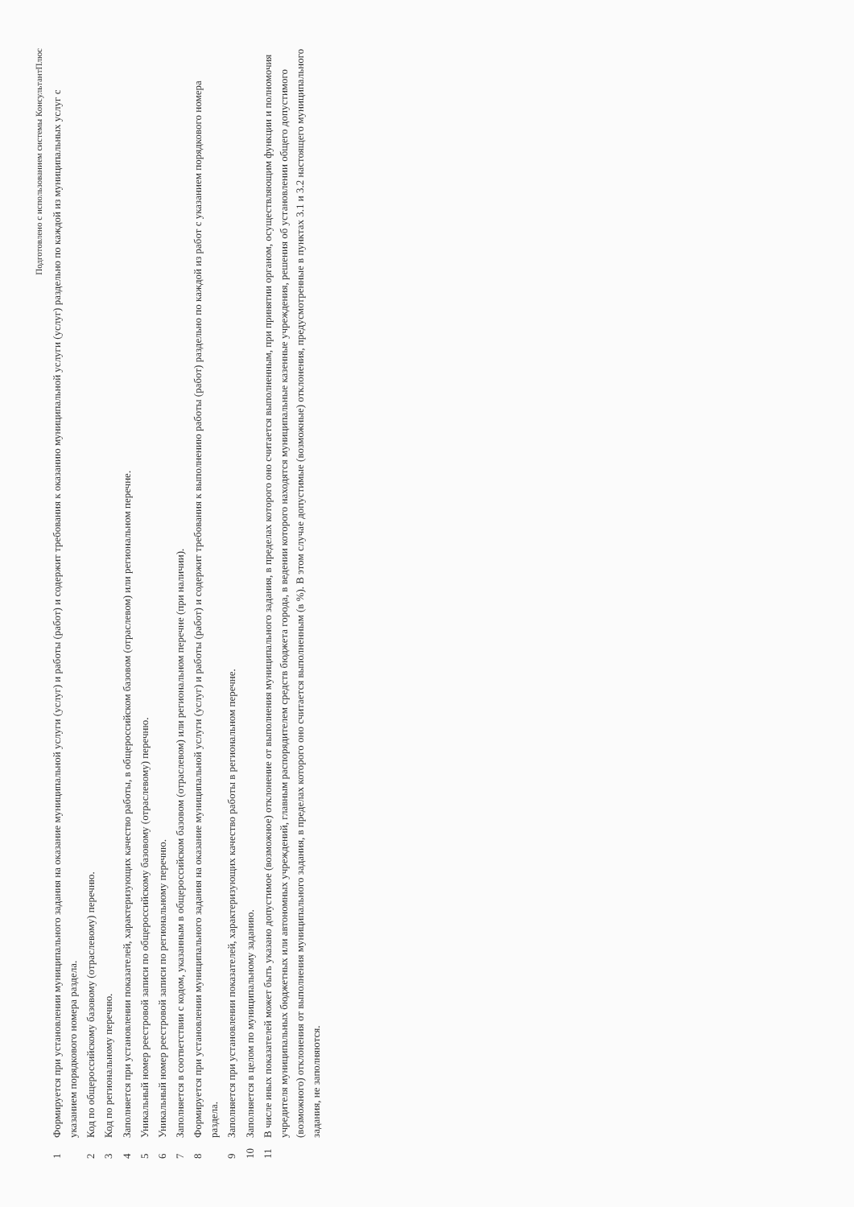Подготовлено с использованием системы КонсультантПлюс
1 Формируется при установлении муниципального задания на оказание муниципальной услуги (услуг) и работы (работ) и содержит требования к оказанию муниципальной услуги (услуг) раздельно по каждой из муниципальных услуг с указанием порядкового номера раздела.
2 Код по общероссийскому базовому (отраслевому) перечню.
3 Код по региональному перечню.
4 Заполняется при установлении показателей, характеризующих качество работы, в общероссийском базовом (отраслевом) или региональном перечне.
5 Уникальный номер реестровой записи по общероссийскому базовому (отраслевому) перечню.
6 Уникальный номер реестровой записи по региональному перечню.
7 Заполняется в соответствии с кодом, указанным в общероссийском базовом (отраслевом) или региональном перечне (при наличии).
8 Формируется при установлении муниципального задания на оказание муниципальной услуги (услуг) и работы (работ) и содержит требования к выполнению работы (работ) раздельно по каждой из работ с указанием порядкового номера раздела.
9 Заполняется при установлении показателей, характеризующих качество работы в региональном перечне.
10 Заполняется в целом по муниципальному заданию.
11 В числе иных показателей может быть указано допустимое (возможное) отклонение от выполнения муниципального задания, в пределах которого оно считается выполненным, при принятии органом, осуществляющим функции и полномочия учредителя муниципальных бюджетных или автономных учреждений, главным распорядителем средств бюджета города, в ведении которого находятся муниципальные казенные учреждения, решения об установлении общего допустимого (возможного) отклонения от выполнения муниципального задания, в пределах которого оно считается выполненным (в %). В этом случае допустимые (возможные) отклонения, предусмотренные в пунктах 3.1 и 3.2 настоящего муниципального задания, не заполняются.